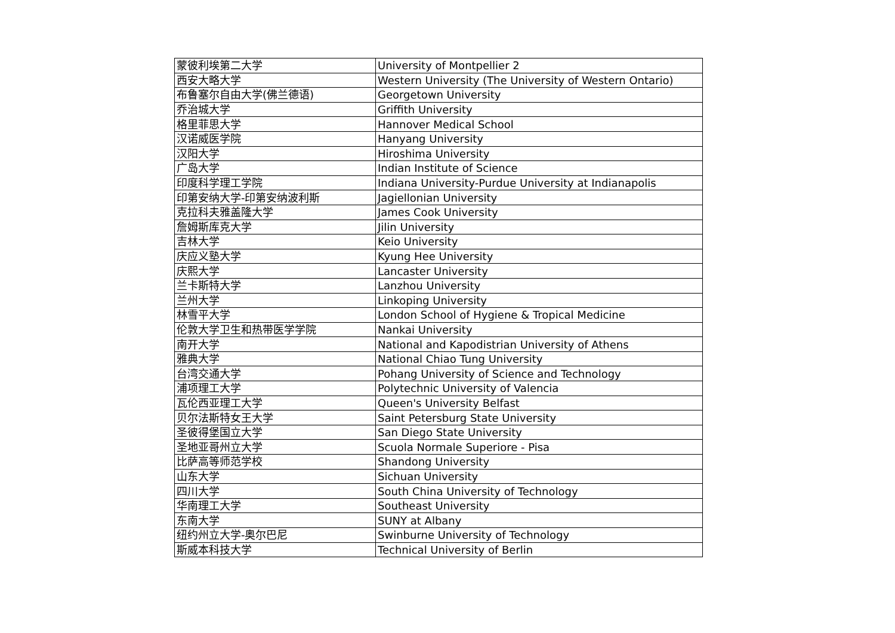| 蒙彼利埃第二大学 | University of Montpellier 2 |
| 西安大略大学 | Western University (The University of Western Ontario) |
| 布鲁塞尔自由大学(佛兰德语) | Georgetown University |
| 乔治城大学 | Griffith University |
| 格里菲思大学 | Hannover Medical School |
| 汉诺威医学院 | Hanyang University |
| 汉阳大学 | Hiroshima University |
| 广岛大学 | Indian Institute of Science |
| 印度科学理工学院 | Indiana University-Purdue University at Indianapolis |
| 印第安纳大学-印第安纳波利斯 | Jagiellonian University |
| 克拉科夫雅盖隆大学 | James Cook University |
| 詹姆斯库克大学 | Jilin University |
| 吉林大学 | Keio University |
| 庆应义塾大学 | Kyung Hee University |
| 庆熙大学 | Lancaster University |
| 兰卡斯特大学 | Lanzhou University |
| 兰州大学 | Linkoping University |
| 林雪平大学 | London School of Hygiene & Tropical Medicine |
| 伦敦大学卫生和热带医学学院 | Nankai University |
| 南开大学 | National and Kapodistrian University of Athens |
| 雅典大学 | National Chiao Tung University |
| 台湾交通大学 | Pohang University of Science and Technology |
| 浦项理工大学 | Polytechnic University of Valencia |
| 瓦伦西亚理工大学 | Queen's University Belfast |
| 贝尔法斯特女王大学 | Saint Petersburg State University |
| 圣彼得堡国立大学 | San Diego State University |
| 圣地亚哥州立大学 | Scuola Normale Superiore - Pisa |
| 比萨高等师范学校 | Shandong University |
| 山东大学 | Sichuan University |
| 四川大学 | South China University of Technology |
| 华南理工大学 | Southeast University |
| 东南大学 | SUNY at Albany |
| 纽约州立大学-奥尔巴尼 | Swinburne University of Technology |
| 斯威本科技大学 | Technical University of Berlin |